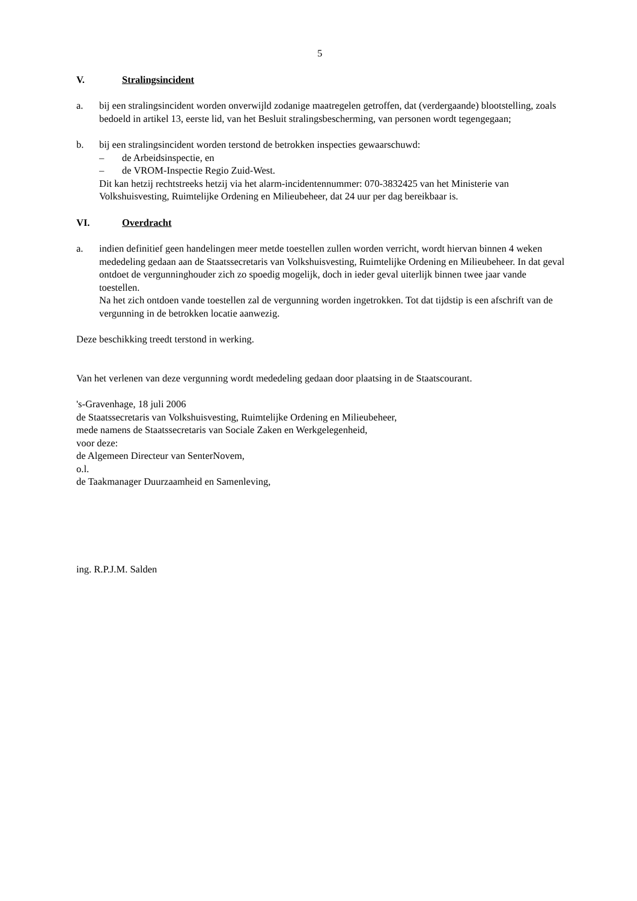5
V. Stralingsincident
a. bij een stralingsincident worden onverwijld zodanige maatregelen getroffen, dat (verdergaande) blootstelling, zoals bedoeld in artikel 13, eerste lid, van het Besluit stralingsbescherming, van personen wordt tegengegaan;
b. bij een stralingsincident worden terstond de betrokken inspecties gewaarschuwd:
– de Arbeidsinspectie, en
– de VROM-Inspectie Regio Zuid-West.
Dit kan hetzij rechtstreeks hetzij via het alarm-incidentennummer: 070-3832425 van het Ministerie van Volkshuisvesting, Ruimtelijke Ordening en Milieubeheer, dat 24 uur per dag bereikbaar is.
VI. Overdracht
a. indien definitief geen handelingen meer metde toestellen zullen worden verricht, wordt hiervan binnen 4 weken mededeling gedaan aan de Staatssecretaris van Volkshuisvesting, Ruimtelijke Ordening en Milieubeheer. In dat geval ontdoet de vergunninghouder zich zo spoedig mogelijk, doch in ieder geval uiterlijk binnen twee jaar vande toestellen.
Na het zich ontdoen vande toestellen zal de vergunning worden ingetrokken. Tot dat tijdstip is een afschrift van de vergunning in de betrokken locatie aanwezig.
Deze beschikking treedt terstond in werking.
Van het verlenen van deze vergunning wordt mededeling gedaan door plaatsing in de Staatscourant.
's-Gravenhage, 18 juli 2006
de Staatssecretaris van Volkshuisvesting, Ruimtelijke Ordening en Milieubeheer,
mede namens de Staatssecretaris van Sociale Zaken en Werkgelegenheid,
voor deze:
de Algemeen Directeur van SenterNovem,
o.l.
de Taakmanager Duurzaamheid en Samenleving,
ing. R.P.J.M. Salden